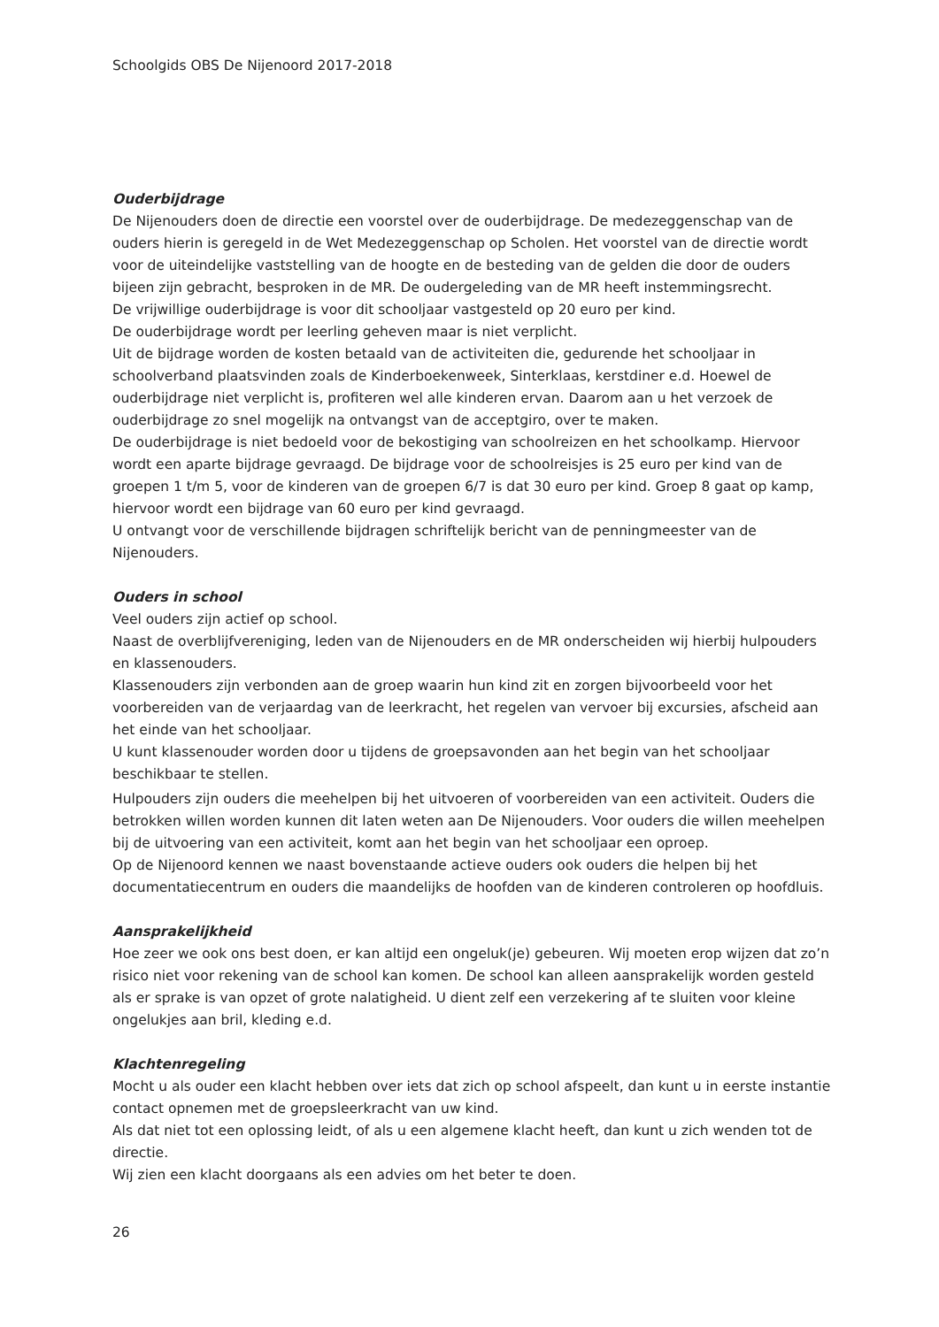Schoolgids OBS De Nijenoord 2017-2018
Ouderbijdrage
De Nijenouders doen de directie een voorstel over de ouderbijdrage. De medezeggenschap van de ouders hierin is geregeld in de Wet Medezeggenschap op Scholen. Het voorstel van de directie wordt voor de uiteindelijke vaststelling van de hoogte en de besteding van de gelden die door de ouders bijeen zijn gebracht, besproken in de MR. De oudergeleding van de MR heeft instemmingsrecht.
De vrijwillige ouderbijdrage is voor dit schooljaar vastgesteld op 20 euro per kind.
De ouderbijdrage wordt per leerling geheven maar is niet verplicht.
Uit de bijdrage worden de kosten betaald van de activiteiten die, gedurende het schooljaar in schoolverband plaatsvinden zoals de Kinderboekenweek, Sinterklaas, kerstdiner e.d. Hoewel de ouderbijdrage niet verplicht is, profiteren wel alle kinderen ervan. Daarom aan u het verzoek de ouderbijdrage zo snel mogelijk na ontvangst van de acceptgiro, over te maken.
De ouderbijdrage is niet bedoeld voor de bekostiging van schoolreizen en het schoolkamp. Hiervoor wordt een aparte bijdrage gevraagd. De bijdrage voor de schoolreisjes is 25 euro per kind van de groepen 1 t/m 5, voor de kinderen van de groepen 6/7 is dat 30 euro per kind. Groep 8 gaat op kamp, hiervoor wordt een bijdrage van 60 euro per kind gevraagd.
U ontvangt voor de verschillende bijdragen schriftelijk bericht van de penningmeester van de Nijenouders.
Ouders in school
Veel ouders zijn actief op school.
Naast de overblijfvereniging, leden van de Nijenouders en de MR onderscheiden wij hierbij hulpouders en klassenouders.
Klassenouders zijn verbonden aan de groep waarin hun kind zit en zorgen bijvoorbeeld voor het voorbereiden van de verjaardag van de leerkracht, het regelen van vervoer bij excursies, afscheid aan het einde van het schooljaar.
U kunt klassenouder worden door u tijdens de groepsavonden aan het begin van het schooljaar beschikbaar te stellen.
Hulpouders zijn ouders die meehelpen bij het uitvoeren of voorbereiden van een activiteit. Ouders die betrokken willen worden kunnen dit laten weten aan De Nijenouders. Voor ouders die willen meehelpen bij de uitvoering van een activiteit, komt aan het begin van het schooljaar een oproep.
Op de Nijenoord kennen we naast bovenstaande actieve ouders ook ouders die helpen bij het documentatiecentrum en ouders die maandelijks de hoofden van de kinderen controleren op hoofdluis.
Aansprakelijkheid
Hoe zeer we ook ons best doen, er kan altijd een ongeluk(je) gebeuren. Wij moeten erop wijzen dat zo’n risico niet voor rekening van de school kan komen. De school kan alleen aansprakelijk worden gesteld als er sprake is van opzet of grote nalatigheid. U dient zelf een verzekering af te sluiten voor kleine ongelukjes aan bril, kleding e.d.
Klachtenregeling
Mocht u als ouder een klacht hebben over iets dat zich op school afspeelt, dan kunt u in eerste instantie contact opnemen met de groepsleerkracht van uw kind.
Als dat niet tot een oplossing leidt, of als u een algemene klacht heeft, dan kunt u zich wenden tot de directie.
Wij zien een klacht doorgaans als een advies om het beter te doen.
26